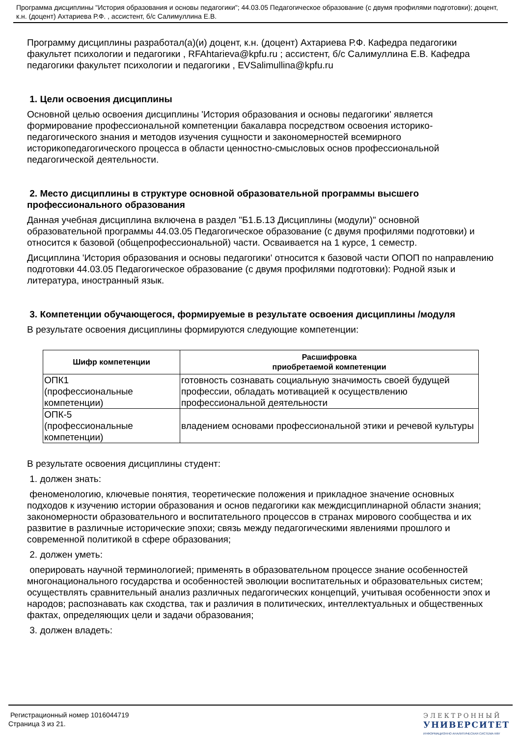Программа дисциплины "История образования и основы педагогики"; 44.03.05 Педагогическое образование (с двумя профилями подготовки); доцент, к.н. (доцент) Ахтариева Р.Ф. , ассистент, б/с Салимуллина Е.В.
Программу дисциплины разработал(а)(и) доцент, к.н. (доцент) Ахтариева Р.Ф. Кафедра педагогики факультет психологии и педагогики , RFAhtarieva@kpfu.ru ; ассистент, б/с Салимуллина Е.В. Кафедра педагогики факультет психологии и педагогики , EVSalimullina@kpfu.ru
1. Цели освоения дисциплины
Основной целью освоения дисциплины 'История образования и основы педагогики' является формирование профессиональной компетенции бакалавра посредством освоения историко-педагогического знания и методов изучения сущности и закономерностей всемирного историкопедагогического процесса в области ценностно-смысловых основ профессиональной педагогической деятельности.
2. Место дисциплины в структуре основной образовательной программы высшего профессионального образования
Данная учебная дисциплина включена в раздел "Б1.Б.13 Дисциплины (модули)" основной образовательной программы 44.03.05 Педагогическое образование (с двумя профилями подготовки) и относится к базовой (общепрофессиональной) части. Осваивается на 1 курсе, 1 семестр.
Дисциплина 'История образования и основы педагогики' относится к базовой части ОПОП по направлению подготовки 44.03.05 Педагогическое образование (с двумя профилями подготовки): Родной язык и литература, иностранный язык.
3. Компетенции обучающегося, формируемые в результате освоения дисциплины /модуля
В результате освоения дисциплины формируются следующие компетенции:
| Шифр компетенции | Расшифровка приобретаемой компетенции |
| --- | --- |
| ОПК1 (профессиональные компетенции) | готовность сознавать социальную значимость своей будущей профессии, обладать мотивацией к осуществлению профессиональной деятельности |
| ОПК-5 (профессиональные компетенции) | владением основами профессиональной этики и речевой культуры |
В результате освоения дисциплины студент:
1. должен знать:
феноменологию, ключевые понятия, теоретические положения и прикладное значение основных подходов к изучению истории образования и основ педагогики как междисциплинарной области знания; закономерности образовательного и воспитательного процессов в странах мирового сообщества и их развитие в различные исторические эпохи; связь между педагогическими явлениями прошлого и современной политикой в сфере образования;
2. должен уметь:
оперировать научной терминологией; применять в образовательном процессе знание особенностей многонационального государства и особенностей эволюции воспитательных и образовательных систем; осуществлять сравнительный анализ различных педагогических концепций, учитывая особенности эпох и народов; распознавать как сходства, так и различия в политических, интеллектуальных и общественных фактах, определяющих цели и задачи образования;
3. должен владеть:
Регистрационный номер 1016044719
Страница 3 из 21.
ЭЛЕКТРОННЫЙ
УНИВЕРСИТЕТ
ИНФОРМАЦИОННО АНАЛИТИЧЕСКАЯ СИСТЕМА КФУ